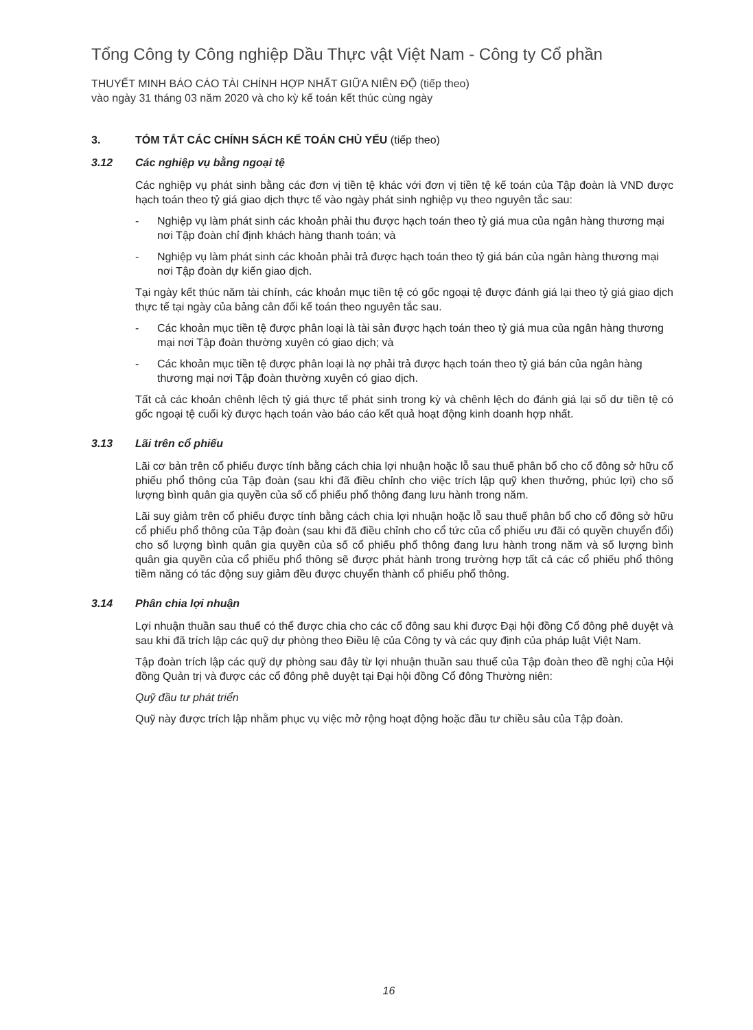Tổng Công ty Công nghiệp Dầu Thực vật Việt Nam - Công ty Cổ phần
THUYẾT MINH BÁO CÁO TÀI CHÍNH HỢP NHẤT GIỮA NIÊN ĐỘ (tiếp theo)
vào ngày 31 tháng 03 năm 2020 và cho kỳ kế toán kết thúc cùng ngày
3. TÓM TẮT CÁC CHÍNH SÁCH KẾ TOÁN CHỦ YẾU (tiếp theo)
3.12 Các nghiệp vụ bằng ngoại tệ
Các nghiệp vụ phát sinh bằng các đơn vị tiền tệ khác với đơn vị tiền tệ kế toán của Tập đoàn là VND được hạch toán theo tỷ giá giao dịch thực tế vào ngày phát sinh nghiệp vụ theo nguyên tắc sau:
- Nghiệp vụ làm phát sinh các khoản phải thu được hạch toán theo tỷ giá mua của ngân hàng thương mại nơi Tập đoàn chỉ định khách hàng thanh toán; và
- Nghiệp vụ làm phát sinh các khoản phải trả được hạch toán theo tỷ giá bán của ngân hàng thương mại nơi Tập đoàn dự kiến giao dịch.
Tại ngày kết thúc năm tài chính, các khoản mục tiền tệ có gốc ngoại tệ được đánh giá lại theo tỷ giá giao dịch thực tế tại ngày của bảng cân đối kế toán theo nguyên tắc sau.
- Các khoản mục tiền tệ được phân loại là tài sản được hạch toán theo tỷ giá mua của ngân hàng thương mại nơi Tập đoàn thường xuyên có giao dịch; và
- Các khoản mục tiền tệ được phân loại là nợ phải trả được hạch toán theo tỷ giá bán của ngân hàng thương mại nơi Tập đoàn thường xuyên có giao dịch.
Tất cả các khoản chênh lệch tỷ giá thực tế phát sinh trong kỳ và chênh lệch do đánh giá lại số dư tiền tệ có gốc ngoại tệ cuối kỳ được hạch toán vào báo cáo kết quả hoạt động kinh doanh hợp nhất.
3.13 Lãi trên cổ phiếu
Lãi cơ bản trên cổ phiếu được tính bằng cách chia lợi nhuận hoặc lỗ sau thuế phân bổ cho cổ đông sở hữu cổ phiếu phổ thông của Tập đoàn (sau khi đã điều chỉnh cho việc trích lập quỹ khen thưởng, phúc lợi) cho số lượng bình quân gia quyền của số cổ phiếu phổ thông đang lưu hành trong năm.
Lãi suy giảm trên cổ phiếu được tính bằng cách chia lợi nhuận hoặc lỗ sau thuế phân bổ cho cổ đông sở hữu cổ phiếu phổ thông của Tập đoàn (sau khi đã điều chỉnh cho cổ tức của cổ phiếu ưu đãi có quyền chuyển đổi) cho số lượng bình quân gia quyền của số cổ phiếu phổ thông đang lưu hành trong năm và số lượng bình quân gia quyền của cổ phiếu phổ thông sẽ được phát hành trong trường hợp tất cả các cổ phiếu phổ thông tiềm năng có tác động suy giảm đều được chuyển thành cổ phiếu phổ thông.
3.14 Phân chia lợi nhuận
Lợi nhuận thuần sau thuế có thể được chia cho các cổ đông sau khi được Đại hội đồng Cổ đông phê duyệt và sau khi đã trích lập các quỹ dự phòng theo Điều lệ của Công ty và các quy định của pháp luật Việt Nam.
Tập đoàn trích lập các quỹ dự phòng sau đây từ lợi nhuận thuần sau thuế của Tập đoàn theo đề nghị của Hội đồng Quản trị và được các cổ đông phê duyệt tại Đại hội đồng Cổ đông Thường niên:
Quỹ đầu tư phát triển
Quỹ này được trích lập nhằm phục vụ việc mở rộng hoạt động hoặc đầu tư chiều sâu của Tập đoàn.
16